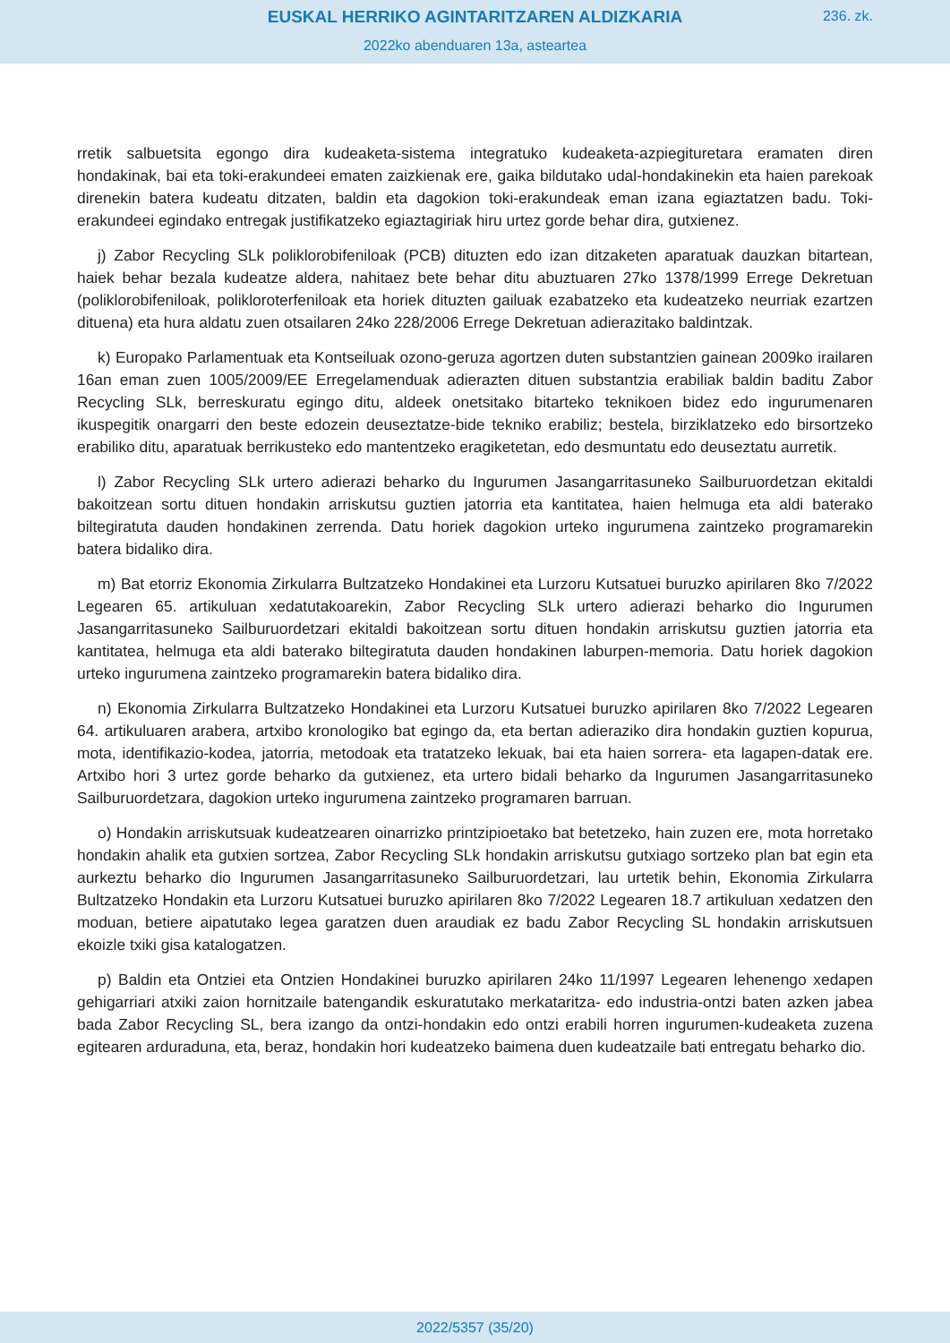EUSKAL HERRIKO AGINTARITZAREN ALDIZKARIA
236. zk.
2022ko abenduaren 13a, asteartea
rretik salbuetsita egongo dira kudeaketa-sistema integratuko kudeaketa-azpiegituretara eramaten diren hondakinak, bai eta toki-erakundeei ematen zaizkienak ere, gaika bildutako udal-hondakinekin eta haien parekoak direnekin batera kudeatu ditzaten, baldin eta dagokion toki-erakundeak eman izana egiaztatzen badu. Toki-erakundeei egindako entregak justifikatzeko egiaztagiriak hiru urtez gorde behar dira, gutxienez.
j) Zabor Recycling SLk poliklorobifeniloak (PCB) dituzten edo izan ditzaketen aparatuak dauzkan bitartean, haiek behar bezala kudeatze aldera, nahitaez bete behar ditu abuztuaren 27ko 1378/1999 Errege Dekretuan (poliklorobifeniloak, polikloroterfeniloak eta horiek dituzten gailuak ezabatzeko eta kudeatzeko neurriak ezartzen dituena) eta hura aldatu zuen otsailaren 24ko 228/2006 Errege Dekretuan adierazitako baldintzak.
k) Europako Parlamentuak eta Kontseiluak ozono-geruza agortzen duten substantzien gainean 2009ko irailaren 16an eman zuen 1005/2009/EE Erregelamenduak adierazten dituen substantzia erabiliak baldin baditu Zabor Recycling SLk, berreskuratu egingo ditu, aldeek onetsitako bitarteko teknikoen bidez edo ingurumenaren ikuspegitik onargarri den beste edozein deuseztatze-bide tekniko erabiliz; bestela, birziklatzeko edo birsortzeko erabiliko ditu, aparatuak berrikusteko edo mantentzeko eragiketetan, edo desmuntatu edo deuseztatu aurretik.
l) Zabor Recycling SLk urtero adierazi beharko du Ingurumen Jasangarritasuneko Sailburuordetzan ekitaldi bakoitzean sortu dituen hondakin arriskutsu guztien jatorria eta kantitatea, haien helmuga eta aldi baterako biltegiratuta dauden hondakinen zerrenda. Datu horiek dagokion urteko ingurumena zaintzeko programarekin batera bidaliko dira.
m) Bat etorriz Ekonomia Zirkularra Bultzatzeko Hondakinei eta Lurzoru Kutsatuei buruzko apirilaren 8ko 7/2022 Legearen 65. artikuluan xedatutakoarekin, Zabor Recycling SLk urtero adierazi beharko dio Ingurumen Jasangarritasuneko Sailburuordetzari ekitaldi bakoitzean sortu dituen hondakin arriskutsu guztien jatorria eta kantitatea, helmuga eta aldi baterako biltegiratuta dauden hondakinen laburpen-memoria. Datu horiek dagokion urteko ingurumena zaintzeko programarekin batera bidaliko dira.
n) Ekonomia Zirkularra Bultzatzeko Hondakinei eta Lurzoru Kutsatuei buruzko apirilaren 8ko 7/2022 Legearen 64. artikuluaren arabera, artxibo kronologiko bat egingo da, eta bertan adieraziko dira hondakin guztien kopurua, mota, identifikazio-kodea, jatorria, metodoak eta tratatzeko lekuak, bai eta haien sorrera- eta lagapen-datak ere. Artxibo hori 3 urtez gorde beharko da gutxienez, eta urtero bidali beharko da Ingurumen Jasangarritasuneko Sailburuordetzara, dagokion urteko ingurumena zaintzeko programaren barruan.
o) Hondakin arriskutsuak kudeatzearen oinarrizko printzipioetako bat betetzeko, hain zuzen ere, mota horretako hondakin ahalik eta gutxien sortzea, Zabor Recycling SLk hondakin arriskutsu gutxiago sortzeko plan bat egin eta aurkeztu beharko dio Ingurumen Jasangarritasuneko Sailburuordetzari, lau urtetik behin, Ekonomia Zirkularra Bultzatzeko Hondakin eta Lurzoru Kutsatuei buruzko apirilaren 8ko 7/2022 Legearen 18.7 artikuluan xedatzen den moduan, betiere aipatutako legea garatzen duen araudiak ez badu Zabor Recycling SL hondakin arriskutsuen ekoizle txiki gisa katalogatzen.
p) Baldin eta Ontziei eta Ontzien Hondakinei buruzko apirilaren 24ko 11/1997 Legearen lehenengo xedapen gehigarriari atxiki zaion hornitzaile batengandik eskuratutako merkataritza- edo industria-ontzi baten azken jabea bada Zabor Recycling SL, bera izango da ontzi-hondakin edo ontzi erabili horren ingurumen-kudeaketa zuzena egitearen arduraduna, eta, beraz, hondakin hori kudeatzeko baimena duen kudeatzaile bati entregatu beharko dio.
2022/5357 (35/20)